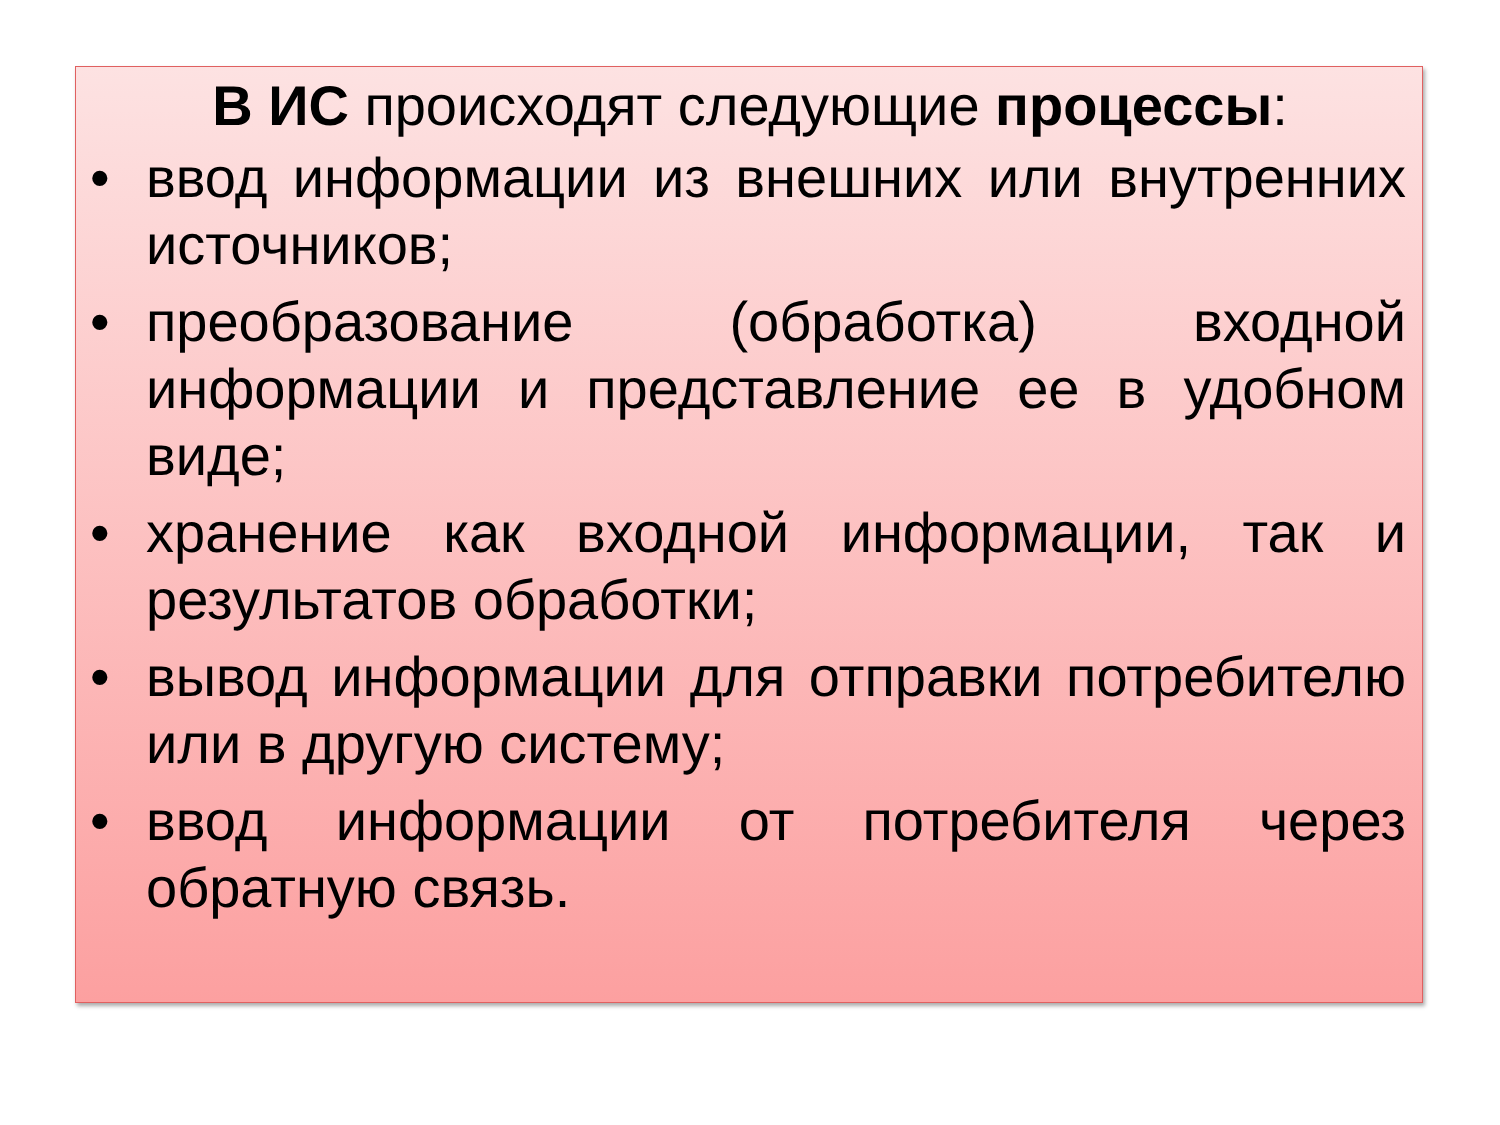В ИС происходят следующие процессы:
• ввод информации из внешних или внутренних источников;
• преобразование (обработка) входной информации и представление ее в удобном виде;
• хранение как входной информации, так и результатов обработки;
• вывод информации для отправки потребителю или в другую систему;
• ввод информации от потребителя через обратную связь.